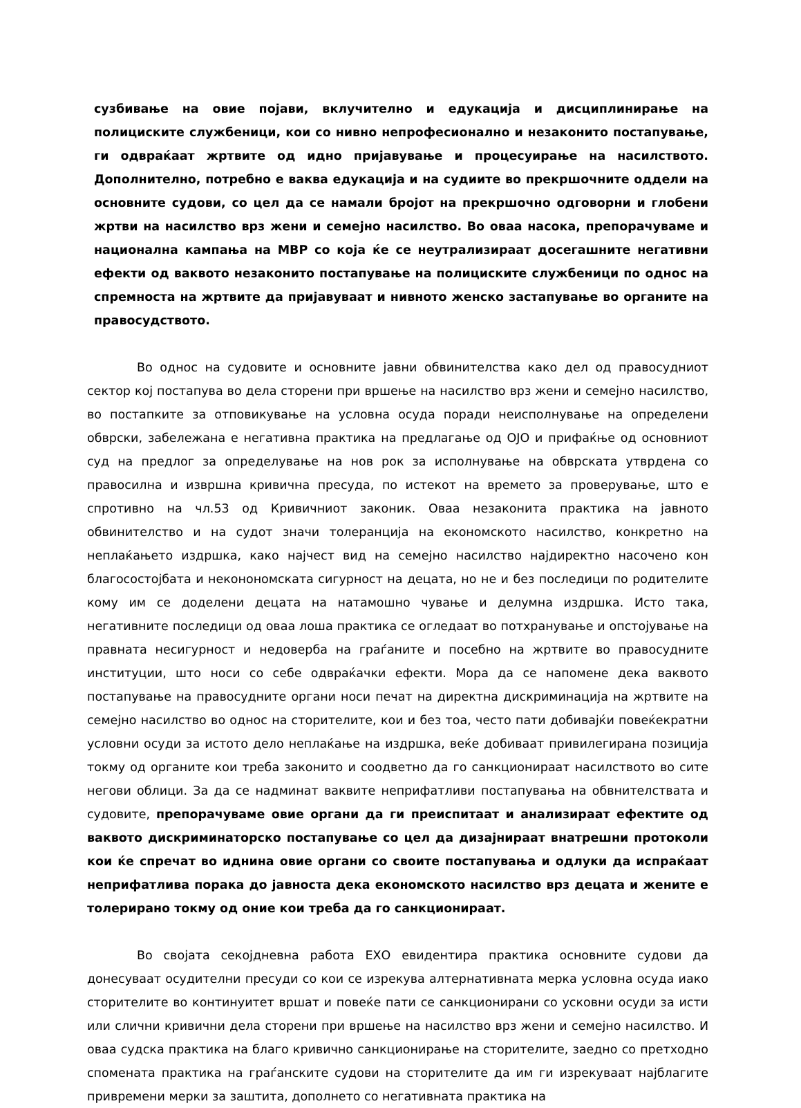сузбивање на овие појави, вклучително и едукација и дисциплинирање на полициските службеници, кои со нивно непрофесионално и незаконито постапување, ги одвраќаат жртвите од идно пријавување и процесуирање на насилството. Дополнително, потребно е ваква едукација и на судиите во прекршочните оддели на основните судови, со цел да се намали бројот на прекршочно одговорни и глобени жртви на насилство врз жени и семејно насилство. Во оваа насока, препорачуваме и национална кампања на МВР со која ќе се неутрализираат досегашните негативни ефекти од ваквото незаконито постапување на полициските службеници по однос на спремноста на жртвите да пријавуваат и нивното женско застапување во органите на правосудството.
Во однос на судовите и основните јавни обвинителства како дел од правосудниот сектор кој постапува во дела сторени при вршење на насилство врз жени и семејно насилство, во постапките за отповикување на условна осуда поради неисполнување на определени обврски, забележана е негативна практика на предлагање од ОЈО и прифаќње од основниот суд на предлог за определување на нов рок за исполнување на обврската утврдена со правосилна и извршна кривична пресуда, по истекот на времето за проверување, што е спротивно на чл.53 од Кривичниот законик. Оваа незаконита практика на јавното обвинителство и на судот значи толеранција на економското насилство, конкретно на неплаќањето издршка, како најчест вид на семејно насилство најдиректно насочено кон благосостојбата и неконономската сигурност на децата, но не и без последици по родителите кому им се доделени децата на натамошно чување и делумна издршка. Исто така, негативните последици од оваа лоша практика се огледаат во потхранување и опстојување на правната несигурност и недоверба на граѓаните и посебно на жртвите во правосудните институции, што носи со себе одвраќачки ефекти. Мора да се напомене дека ваквото постапување на правосудните органи носи печат на директна дискриминација на жртвите на семејно насилство во однос на сторителите, кои и без тоа, често пати добивајќи повеќекратни условни осуди за истото дело неплаќање на издршка, веќе добиваат привилегирана позиција токму од органите кои треба законито и соодветно да го санкционираат насилството во сите негови облици. За да се надминат ваквите неприфатливи постапувања на обвнителствата и судовите, препорачуваме овие органи да ги преиспитаат и анализираат ефектите од ваквото дискриминаторско постапување со цел да дизајнираат внатрешни протоколи кои ќе спречат во иднина овие органи со своите постапувања и одлуки да испраќаат неприфатлива порака до јавноста дека економското насилство врз децата и жените е толерирано токму од оние кои треба да го санкционираат.
Во својата секојдневна работа ЕХО евидентира практика основните судови да донесуваат осудителни пресуди со кои се изрекува алтернативната мерка условна осуда иако сторителите во континуитет вршат и повеќе пати се санкционирани со усковни осуди за исти или слични кривични дела сторени при вршење на насилство врз жени и семејно насилство. И оваа судска практика на благо кривично санкционирање на сторителите, заедно со претходно спомената практика на граѓанските судови на сторителите да им ги изрекуваат најблагите привремени мерки за заштита, дополнето со негативната практика на